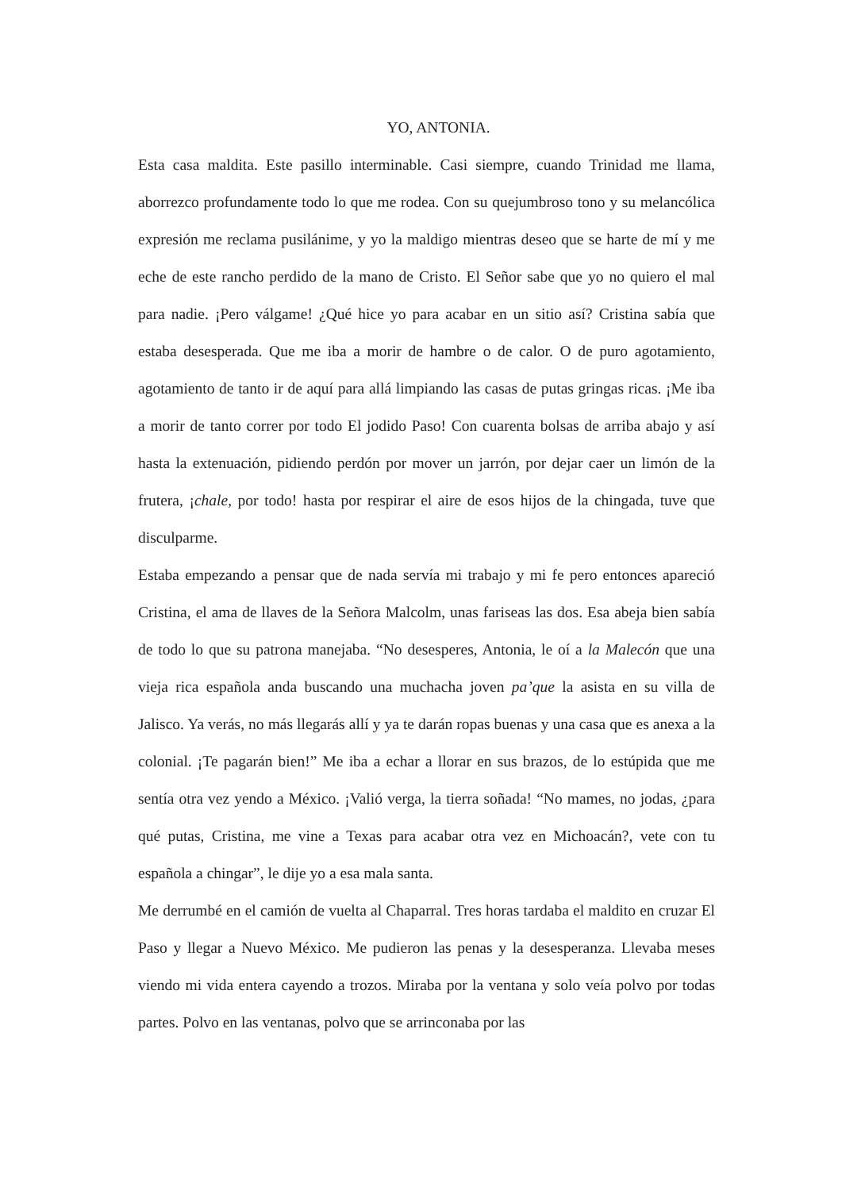YO, ANTONIA.
Esta casa maldita. Este pasillo interminable. Casi siempre, cuando Trinidad me llama, aborrezco profundamente todo lo que me rodea. Con su quejumbroso tono y su melancólica expresión me reclama pusilánime, y yo la maldigo mientras deseo que se harte de mí y me eche de este rancho perdido de la mano de Cristo. El Señor sabe que yo no quiero el mal para nadie. ¡Pero válgame! ¿Qué hice yo para acabar en un sitio así? Cristina sabía que estaba desesperada. Que me iba a morir de hambre o de calor. O de puro agotamiento, agotamiento de tanto ir de aquí para allá limpiando las casas de putas gringas ricas. ¡Me iba a morir de tanto correr por todo El jodido Paso! Con cuarenta bolsas de arriba abajo y así hasta la extenuación, pidiendo perdón por mover un jarrón, por dejar caer un limón de la frutera, ¡chale, por todo! hasta por respirar el aire de esos hijos de la chingada, tuve que disculparme.
Estaba empezando a pensar que de nada servía mi trabajo y mi fe pero entonces apareció Cristina, el ama de llaves de la Señora Malcolm, unas fariseas las dos. Esa abeja bien sabía de todo lo que su patrona manejaba. “No desesperes, Antonia, le oí a la Malecón que una vieja rica española anda buscando una muchacha joven pa’que la asista en su villa de Jalisco. Ya verás, no más llegarás allí y ya te darán ropas buenas y una casa que es anexa a la colonial. ¡Te pagarán bien!” Me iba a echar a llorar en sus brazos, de lo estúpida que me sentía otra vez yendo a México. ¡Valió verga, la tierra soñada! “No mames, no jodas, ¿para qué putas, Cristina, me vine a Texas para acabar otra vez en Michoacán?, vete con tu española a chingar”, le dije yo a esa mala santa.
Me derrumbé en el camión de vuelta al Chaparral. Tres horas tardaba el maldito en cruzar El Paso y llegar a Nuevo México. Me pudieron las penas y la desesperanza. Llevaba meses viendo mi vida entera cayendo a trozos. Miraba por la ventana y solo veía polvo por todas partes. Polvo en las ventanas, polvo que se arrinconaba por las